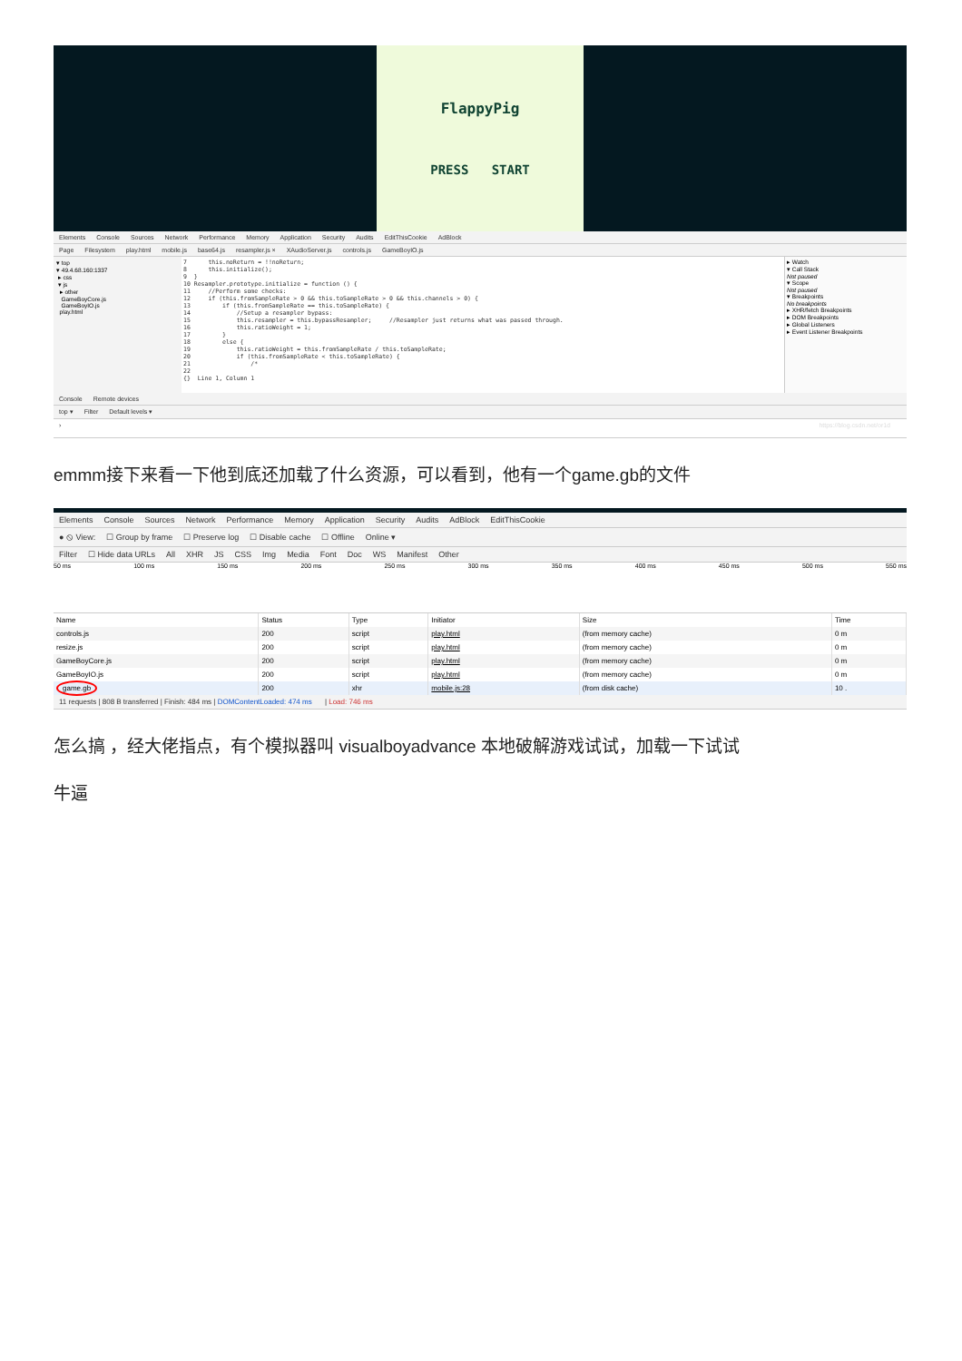FlappyPig
PRESS START
Elements Console Sources Network Performance Memory Application Security Audits EditThisCookie AdBlock
Page Filesystem play.html mobile.js base64.js resampler.js × XAudioServer.js controls.js GameBoyIO.js
▾ top
▾ 49.4.68.160:1337
▸ css
▾ js
▸ other
GameBoyCore.js
GameBoyIO.js
play.html
7 this.noReturn = !!noReturn; 8 this.initialize(); 9 } 10 Resampler.prototype.initialize = function () { 11 //Perform some checks: 12 if (this.fromSampleRate > 0 && this.toSampleRate > 0 && this.channels > 0) { 13 if (this.fromSampleRate == this.toSampleRate) { 14 //Setup a resampler bypass: 15 this.resampler = this.bypassResampler; //Resampler just returns what was passed through. 16 this.ratioWeight = 1; 17 } 18 else { 19 this.ratioWeight = this.fromSampleRate / this.toSampleRate; 20 if (this.fromSampleRate < this.toSampleRate) { 21 /* 22 {} Line 1, Column 1
▸ Watch
▾ Call Stack
Not paused
▾ Scope
Not paused
▾ Breakpoints
No breakpoints
▸ XHR/fetch Breakpoints
▸ DOM Breakpoints
▸ Global Listeners
▸ Event Listener Breakpoints
Console Remote devices
top ▾ Filter Default levels ▾
› https://blog.csdn.net/or1d
emmm接下来看一下他到底还加载了什么资源，可以看到，他有一个game.gb的文件
Elements Console Sources Network Performance Memory Application Security Audits AdBlock EditThisCookie
● ⦸ View: ☐ Group by frame ☐ Preserve log ☐ Disable cache ☐ Offline Online ▾
Filter ☐ Hide data URLs All XHR JS CSS Img Media Font Doc WS Manifest Other
50 ms 100 ms 150 ms 200 ms 250 ms 300 ms 350 ms 400 ms 450 ms 500 ms 550 ms
| Name | Status | Type | Initiator | Size | Time |
| --- | --- | --- | --- | --- | --- |
| controls.js | 200 | script | play.html | (from memory cache) | 0 m |
| resize.js | 200 | script | play.html | (from memory cache) | 0 m |
| GameBoyCore.js | 200 | script | play.html | (from memory cache) | 0 m |
| GameBoyIO.js | 200 | script | play.html | (from memory cache) | 0 m |
| game.gb | 200 | xhr | mobile.js:28 | (from disk cache) | 10 . |
11 requests | 808 B transferred | Finish: 484 ms | DOMContentLoaded: 474 ms | Load: 746 ms
怎么搞 ，经大佬指点，有个模拟器叫 visualboyadvance 本地破解游戏试试，加载一下试试
牛逼